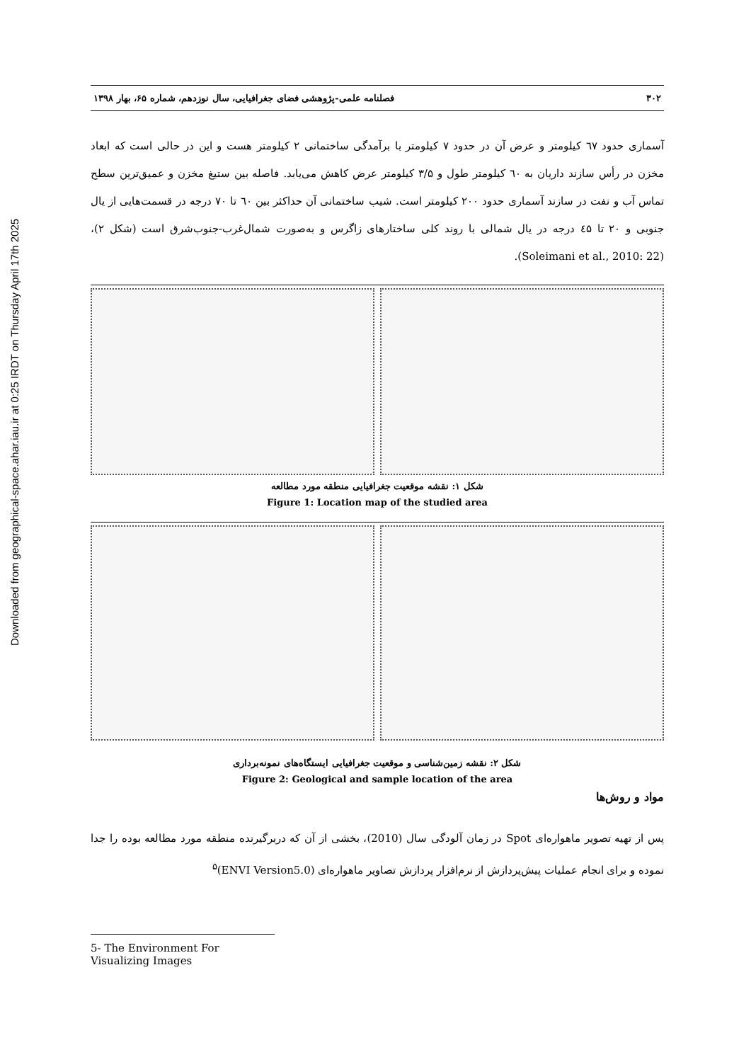Downloaded from geographical-space.ahar.iau.ir at 0:25 IRDT on Thursday April 17th 2025
۳۰۲ فصلنامه علمی-پژوهشی فضای جغرافیایی، سال نوزدهم، شماره ۶۵، بهار ۱۳۹۸
آسماری حدود ٦٧ کیلومتر و عرض آن در حدود ۷ کیلومتر با برآمدگی ساختمانی ۲ کیلومتر هست و این در حالی است که ابعاد مخزن در رأس سازند داریان به ٦۰ کیلومتر طول و ۳/۵ کیلومتر عرض کاهش می‌یابد. فاصله بین ستیغ مخزن و عمیق‌ترین سطح تماس آب و نفت در سازند آسماری حدود ۲۰۰ کیلومتر است. شیب ساختمانی آن حداکثر بین ٦۰ تا ۷۰ درجه در قسمت‌هایی از یال جنوبی و ۲۰ تا ٤۵ درجه در یال شمالی با روند کلی ساختارهای زاگرس و به‌صورت شمال‌غرب-جنوب‌شرق است (شکل ۲)، (Soleimani et al., 2010: 22).
شکل ۱: نقشه موقعیت جغرافیایی منطقه مورد مطالعه
Figure 1: Location map of the studied area
شکل ۲: نقشه زمین‌شناسی و موقعیت جغرافیایی ایستگاه‌های نمونه‌برداری
Figure 2: Geological and sample location of the area
مواد و روش‌ها
پس از تهیه تصویر ماهواره‌ای Spot در زمان آلودگی سال (2010)، بخشی از آن که دربرگیرنده منطقه مورد مطالعه بوده را جدا نموده و برای انجام عملیات پیش‌پردازش از نرم‌افزار پردازش تصاویر ماهواره‌ای (ENVI Version5.0)<sup>۵</sup>
5- The Environment For Visualizing Images